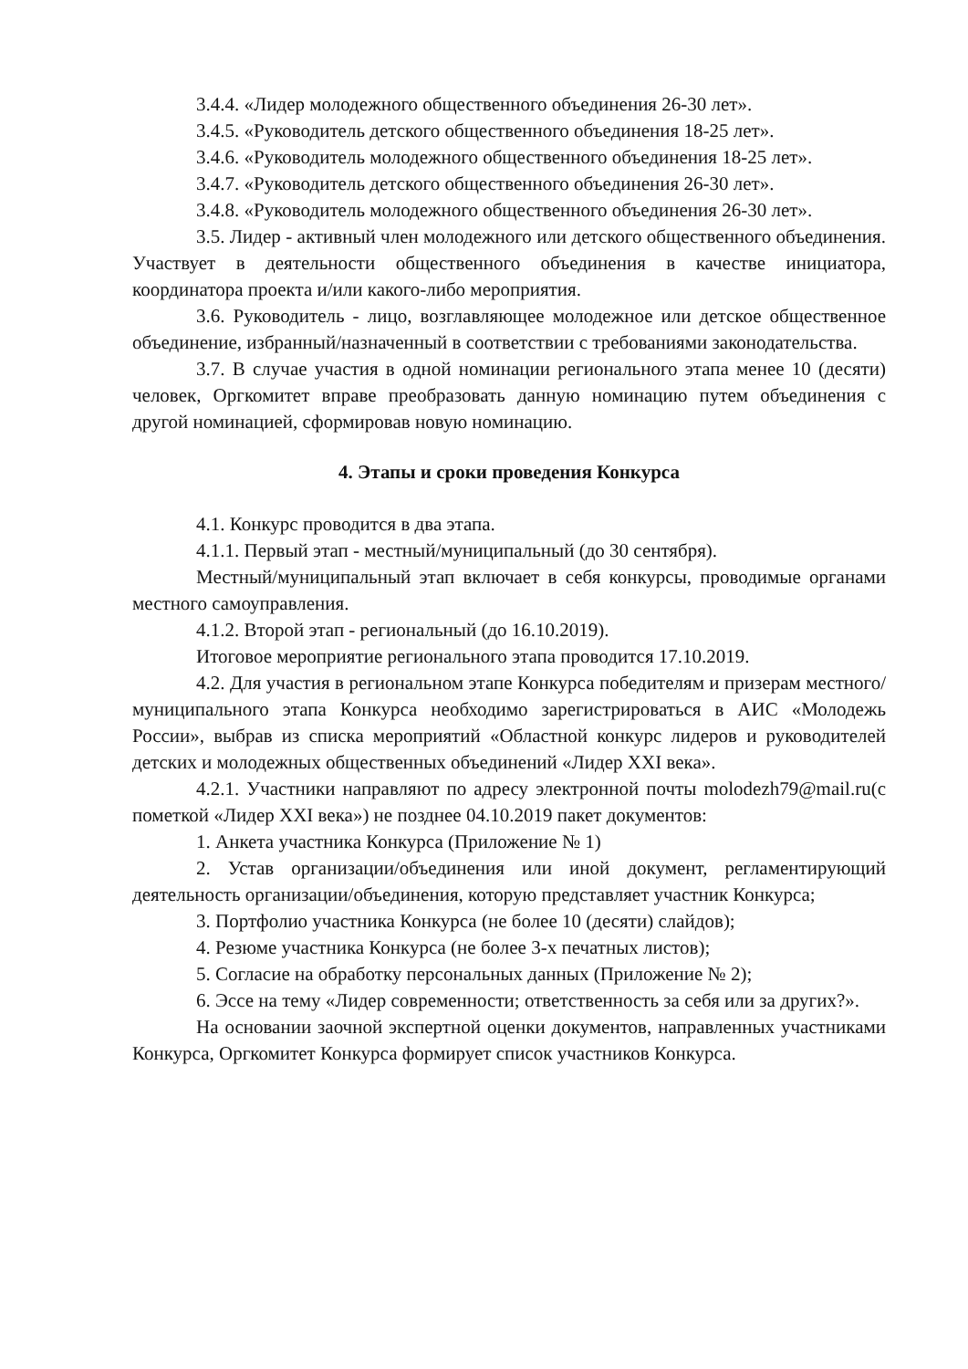3.4.4. «Лидер молодежного общественного объединения 26-30 лет».
3.4.5. «Руководитель детского общественного объединения 18-25 лет».
3.4.6. «Руководитель молодежного общественного объединения 18-25 лет».
3.4.7. «Руководитель детского общественного объединения 26-30 лет».
3.4.8. «Руководитель молодежного общественного объединения 26-30 лет».
3.5. Лидер - активный член молодежного или детского общественного объединения. Участвует в деятельности общественного объединения в качестве инициатора, координатора проекта и/или какого-либо мероприятия.
3.6. Руководитель - лицо, возглавляющее молодежное или детское общественное объединение, избранный/назначенный в соответствии с требованиями законодательства.
3.7. В случае участия в одной номинации регионального этапа менее 10 (десяти) человек, Оргкомитет вправе преобразовать данную номинацию путем объединения с другой номинацией, сформировав новую номинацию.
4. Этапы и сроки проведения Конкурса
4.1. Конкурс проводится в два этапа.
4.1.1. Первый этап - местный/муниципальный (до 30 сентября).
Местный/муниципальный этап включает в себя конкурсы, проводимые органами местного самоуправления.
4.1.2. Второй этап - региональный (до 16.10.2019).
Итоговое мероприятие регионального этапа проводится 17.10.2019.
4.2. Для участия в региональном этапе Конкурса победителям и призерам местного/муниципального этапа Конкурса необходимо зарегистрироваться в АИС «Молодежь России», выбрав из списка мероприятий «Областной конкурс лидеров и руководителей детских и молодежных общественных объединений «Лидер XXI века».
4.2.1. Участники направляют по адресу электронной почты molodezh79@mail.ru(с пометкой «Лидер XXI века») не позднее 04.10.2019 пакет документов:
1. Анкета участника Конкурса (Приложение № 1)
2. Устав организации/объединения или иной документ, регламентирующий деятельность организации/объединения, которую представляет участник Конкурса;
3. Портфолио участника Конкурса (не более 10 (десяти) слайдов);
4. Резюме участника Конкурса (не более 3-х печатных листов);
5. Согласие на обработку персональных данных (Приложение № 2);
6. Эссе на тему «Лидер современности; ответственность за себя или за других?».
На основании заочной экспертной оценки документов, направленных участниками Конкурса, Оргкомитет Конкурса формирует список участников Конкурса.